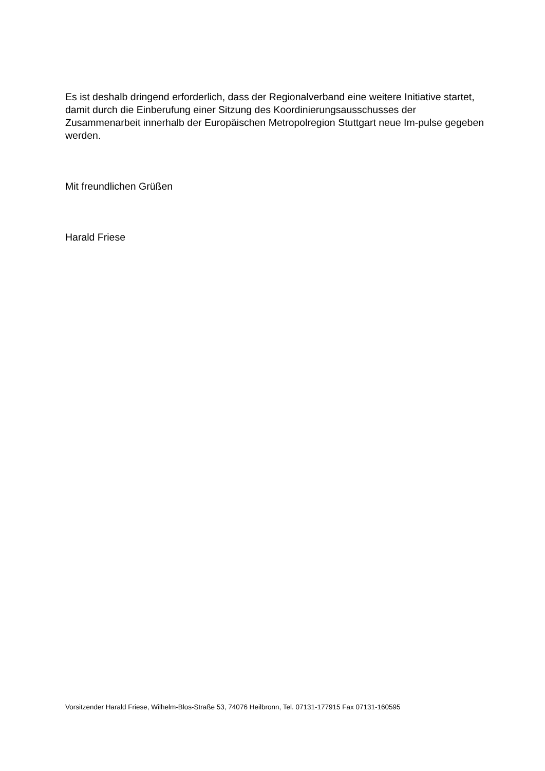Es ist deshalb dringend erforderlich, dass der Regionalverband eine weitere Initiative startet, damit durch die Einberufung einer Sitzung des Koordinierungsausschusses der Zusammenarbeit innerhalb der Europäischen Metropolregion Stuttgart neue Im-pulse gegeben werden.
Mit freundlichen Grüßen
Harald Friese
Vorsitzender Harald Friese, Wilhelm-Blos-Straße 53, 74076 Heilbronn, Tel. 07131-177915 Fax 07131-160595